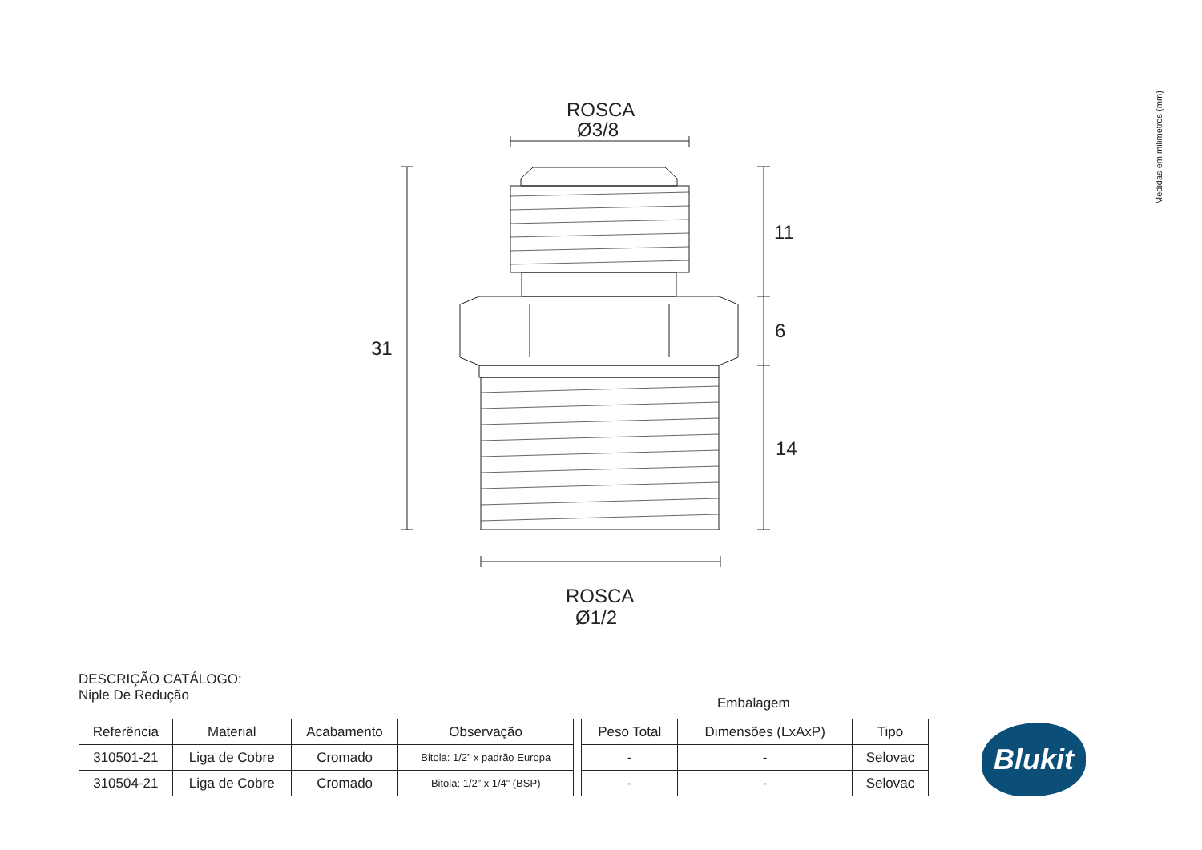ROSCA
Ø3/8
ROSCA
Ø1/2
31
11
6
14
Medidas em milimetros (mm)
DESCRIÇÃO CATÁLOGO:
Niple De Redução
Embalagem
| Referência | Material | Acabamento | Observação |
| --- | --- | --- | --- |
| 310501-21 | Liga de Cobre | Cromado | Bitola: 1/2” x padrão Europa |
| 310504-21 | Liga de Cobre | Cromado | Bitola: 1/2” x 1/4” (BSP) |
| Peso Total | Dimensões (LxAxP) | Tipo |
| --- | --- | --- |
| - | - | Selovac |
| - | - | Selovac |
Blukit